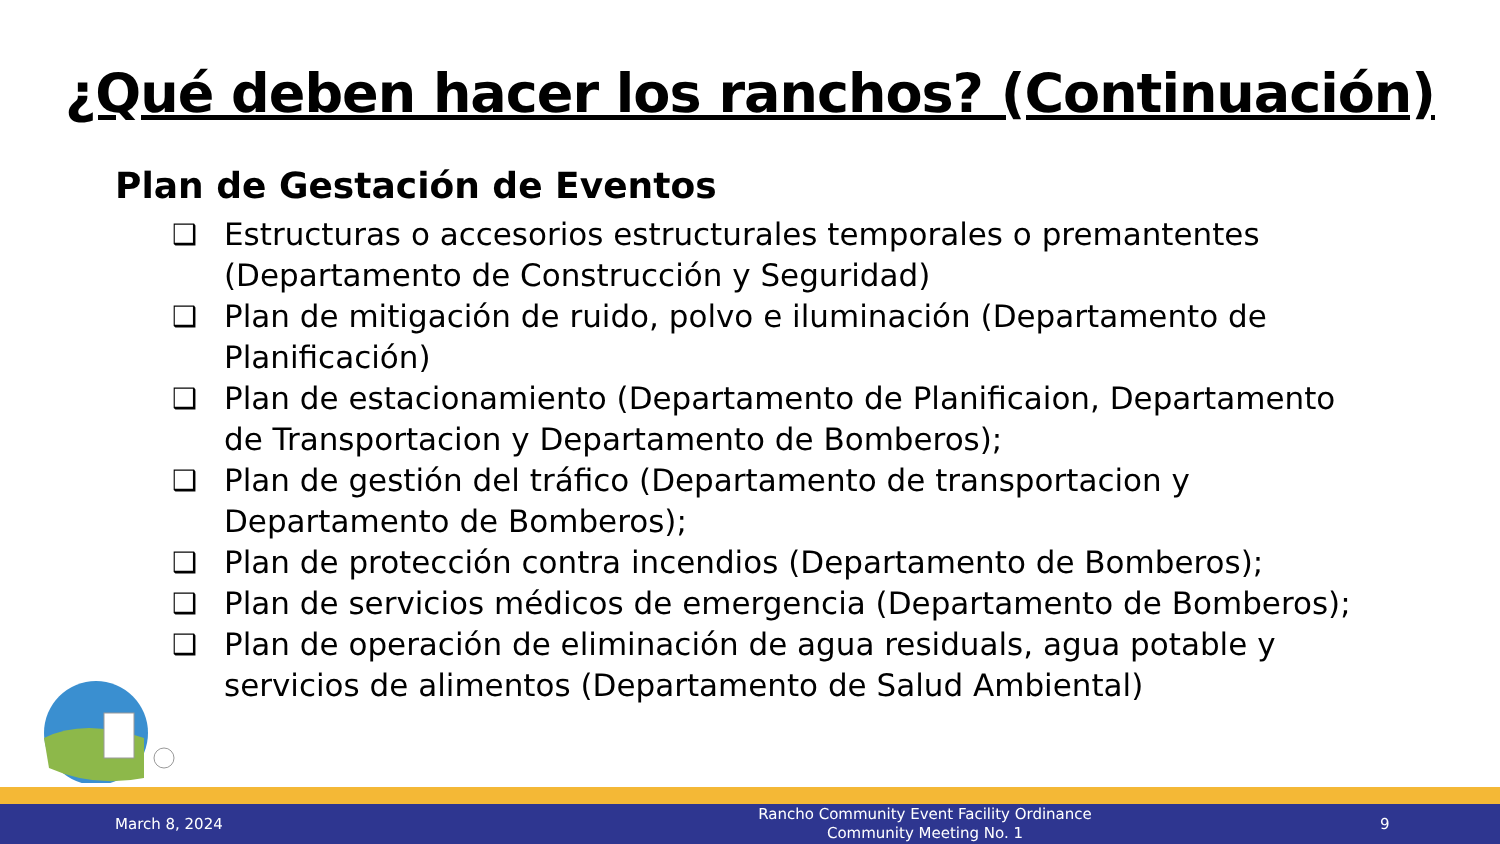¿Qué deben hacer los ranchos? (Continuación)
Plan de Gestación de Eventos
❑ Estructuras o accesorios estructurales temporales o premantentes (Departamento de Construcción y Seguridad)
❑ Plan de mitigación de ruido, polvo e iluminación (Departamento de Planificación)
❑ Plan de estacionamiento (Departamento de Planificaion, Departamento de Transportacion y Departamento de Bomberos);
❑ Plan de gestión del tráfico (Departamento de transportacion y Departamento de Bomberos);
❑ Plan de protección contra incendios (Departamento de Bomberos);
❑ Plan de servicios médicos de emergencia (Departamento de Bomberos);
❑ Plan de operación de eliminación de agua residuals, agua potable y servicios de alimentos (Departamento de Salud Ambiental)
March 8, 2024
Rancho Community Event Facility Ordinance
Community Meeting No. 1
9